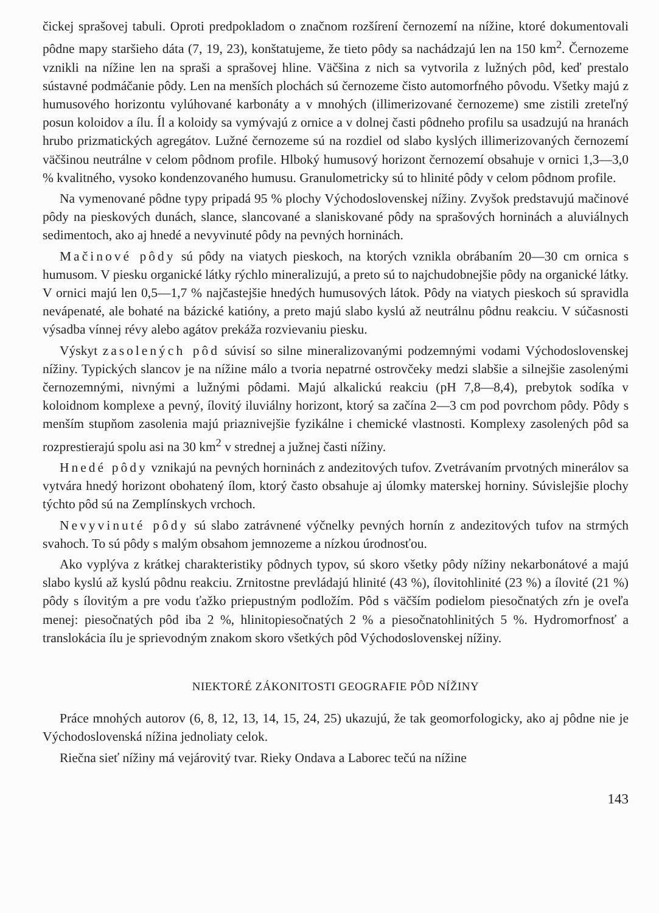čickej sprašovej tabuli. Oproti predpokladom o značnom rozšírení černozemí na nížine, ktoré dokumentovali pôdne mapy staršieho dáta (7, 19, 23), konštatujeme, že tieto pôdy sa nachádzajú len na 150 km<sup>2</sup>. Černozeme vznikli na nížine len na spraši a sprašovej hline. Väčšina z nich sa vytvorila z lužných pôd, keď prestalo sústavné podmáčanie pôdy. Len na menších plochách sú černozeme čisto automorfného pôvodu. Všetky majú z humusového horizontu vylúhované karbonáty a v mnohých (illimerizované černozeme) sme zistili zreteľný posun koloidov a ílu. Íl a koloidy sa vymývajú z ornice a v dolnej časti pôdneho profilu sa usadzujú na hranách hrubo prizmatických agregátov. Lužné černozeme sú na rozdiel od slabo kyslých illimerizovaných černozemí väčšinou neutrálne v celom pôdnom profile. Hlboký humusový horizont černozemí obsahuje v ornici 1,3—3,0 % kvalitného, vysoko kondenzovaného humusu. Granulometricky sú to hlinité pôdy v celom pôdnom profile.
Na vymenované pôdne typy pripadá 95 % plochy Východoslovenskej nížiny. Zvyšok predstavujú mačinové pôdy na pieskových dunách, slance, slancované a slaniskované pôdy na sprašových horninách a aluviálnych sedimentoch, ako aj hnedé a nevyvinuté pôdy na pevných horninách.
Mačinové pôdy sú pôdy na viatych pieskoch, na ktorých vznikla obrábaním 20—30 cm ornica s humusom. V piesku organické látky rýchlo mineralizujú, a preto sú to najchudobnejšie pôdy na organické látky. V ornici majú len 0,5—1,7 % najčastejšie hnedých humusových látok. Pôdy na viatych pieskoch sú spravidla nevápenaté, ale bohaté na bázické katióny, a preto majú slabo kyslú až neutrálnu pôdnu reakciu. V súčasnosti výsadba vínnej révy alebo agátov prekáža rozvievaniu piesku.
Výskyt zasolených pôd súvisí so silne mineralizovanými podzemnými vodami Východoslovenskej nížiny. Typických slancov je na nížine málo a tvoria nepatrné ostrovčeky medzi slabšie a silnejšie zasolenými černozemnými, nivnými a lužnými pôdami. Majú alkalickú reakciu (pH 7,8—8,4), prebytok sodíka v koloidnom komplexe a pevný, ílovitý iluviálny horizont, ktorý sa začína 2—3 cm pod povrchom pôdy. Pôdy s menším stupňom zasolenia majú priaznivejšie fyzikálne i chemické vlastnosti. Komplexy zasolených pôd sa rozprestierajú spolu asi na 30 km<sup>2</sup> v strednej a južnej časti nížiny.
Hnedé pôdy vznikajú na pevných horninách z andezitových tufov. Zvetrávaním prvotných minerálov sa vytvára hnedý horizont obohatený ílom, ktorý často obsahuje aj úlomky materskej horniny. Súvislejšie plochy týchto pôd sú na Zemplínskych vrchoch.
Nevyvinuté pôdy sú slabo zatrávnené výčnelky pevných hornín z andezitových tufov na strmých svahoch. To sú pôdy s malým obsahom jemnozeme a nízkou úrodnosťou.
Ako vyplýva z krátkej charakteristiky pôdnych typov, sú skoro všetky pôdy nížiny nekarbonátové a majú slabo kyslú až kyslú pôdnu reakciu. Zrnitostne prevládajú hlinité (43 %), ílovitohlinité (23 %) a ílovité (21 %) pôdy s ílovitým a pre vodu ťažko priepustným podložím. Pôd s väčším podielom piesočnatých zŕn je oveľa menej: piesočnatých pôd iba 2 %, hlinitopiesočnatých 2 % a piesočnatohlinitých 5 %. Hydromorfnosť a translokácia ílu je sprievodným znakom skoro všetkých pôd Východoslovenskej nížiny.
NIEKTORÉ ZÁKONITOSTI GEOGRAFIE PÔD NÍŽINY
Práce mnohých autorov (6, 8, 12, 13, 14, 15, 24, 25) ukazujú, že tak geomorfologicky, ako aj pôdne nie je Východoslovenská nížina jednoliaty celok.
Riečna sieť nížiny má vejárovitý tvar. Rieky Ondava a Laborec tečú na nížine
143